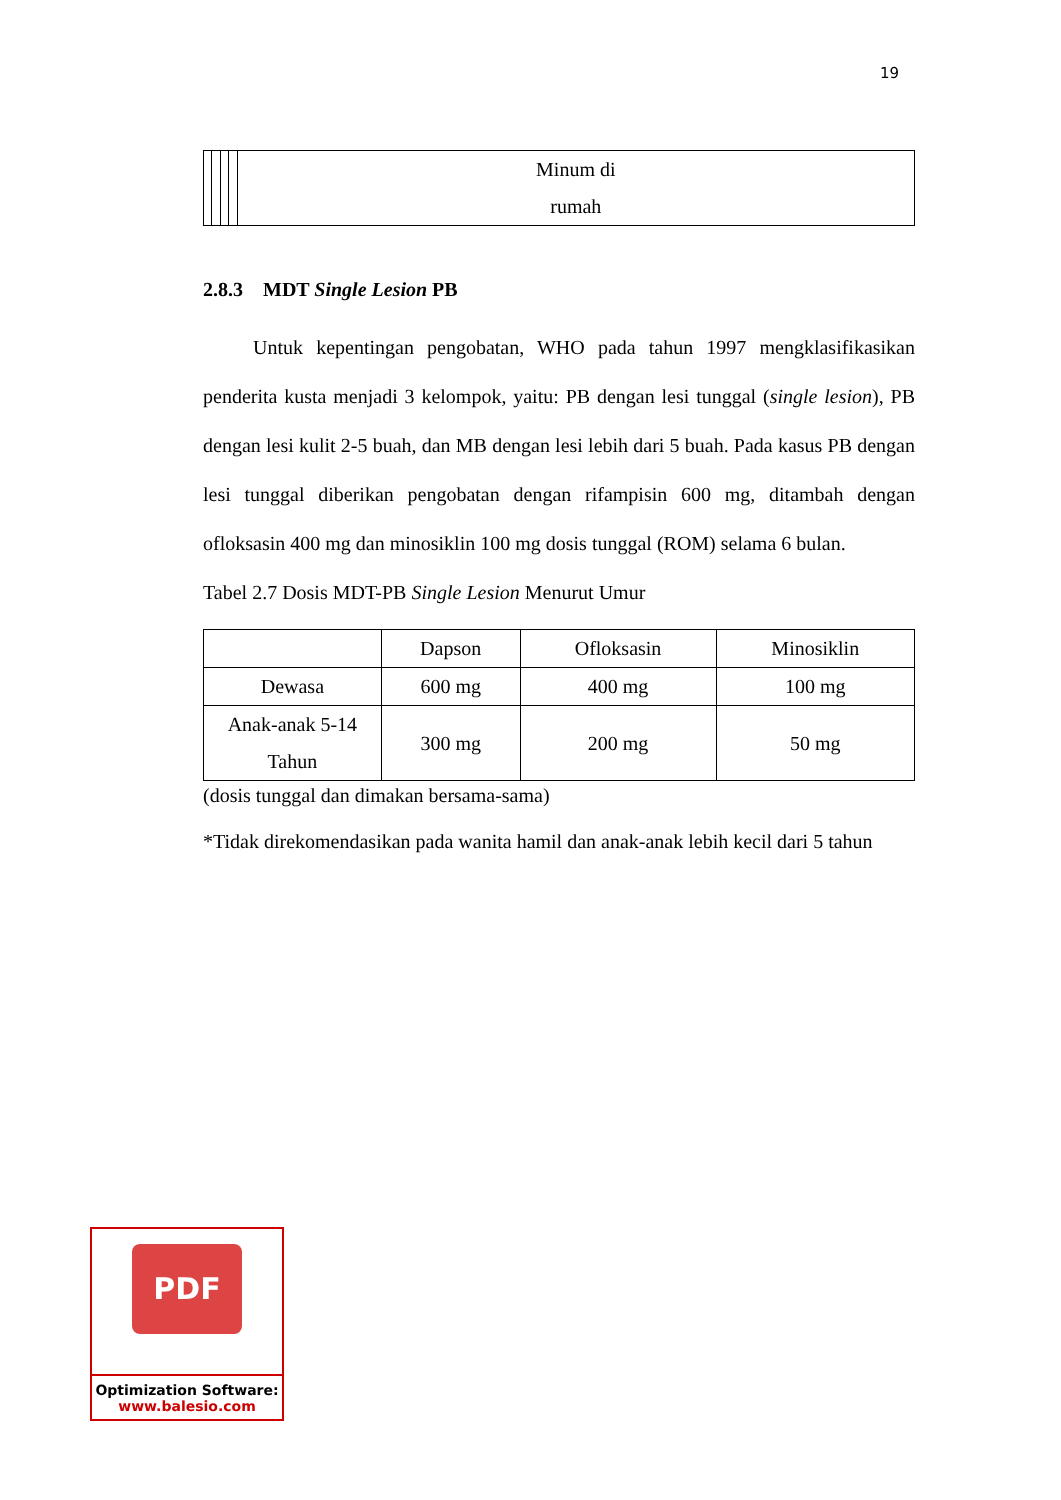19
| | | | | Minum di rumah |
2.8.3 MDT Single Lesion PB
Untuk kepentingan pengobatan, WHO pada tahun 1997 mengklasifikasikan penderita kusta menjadi 3 kelompok, yaitu: PB dengan lesi tunggal (single lesion), PB dengan lesi kulit 2-5 buah, dan MB dengan lesi lebih dari 5 buah. Pada kasus PB dengan lesi tunggal diberikan pengobatan dengan rifampisin 600 mg, ditambah dengan ofloksasin 400 mg dan minosiklin 100 mg dosis tunggal (ROM) selama 6 bulan.
Tabel 2.7 Dosis MDT-PB Single Lesion Menurut Umur
| | Dapson | Ofloksasin | Minosiklin |
| Dewasa | 600 mg | 400 mg | 100 mg |
| Anak-anak 5-14 Tahun | 300 mg | 200 mg | 50 mg |
(dosis tunggal dan dimakan bersama-sama)
*Tidak direkomendasikan pada wanita hamil dan anak-anak lebih kecil dari 5 tahun
PDF
Optimization Software:
www.balesio.com